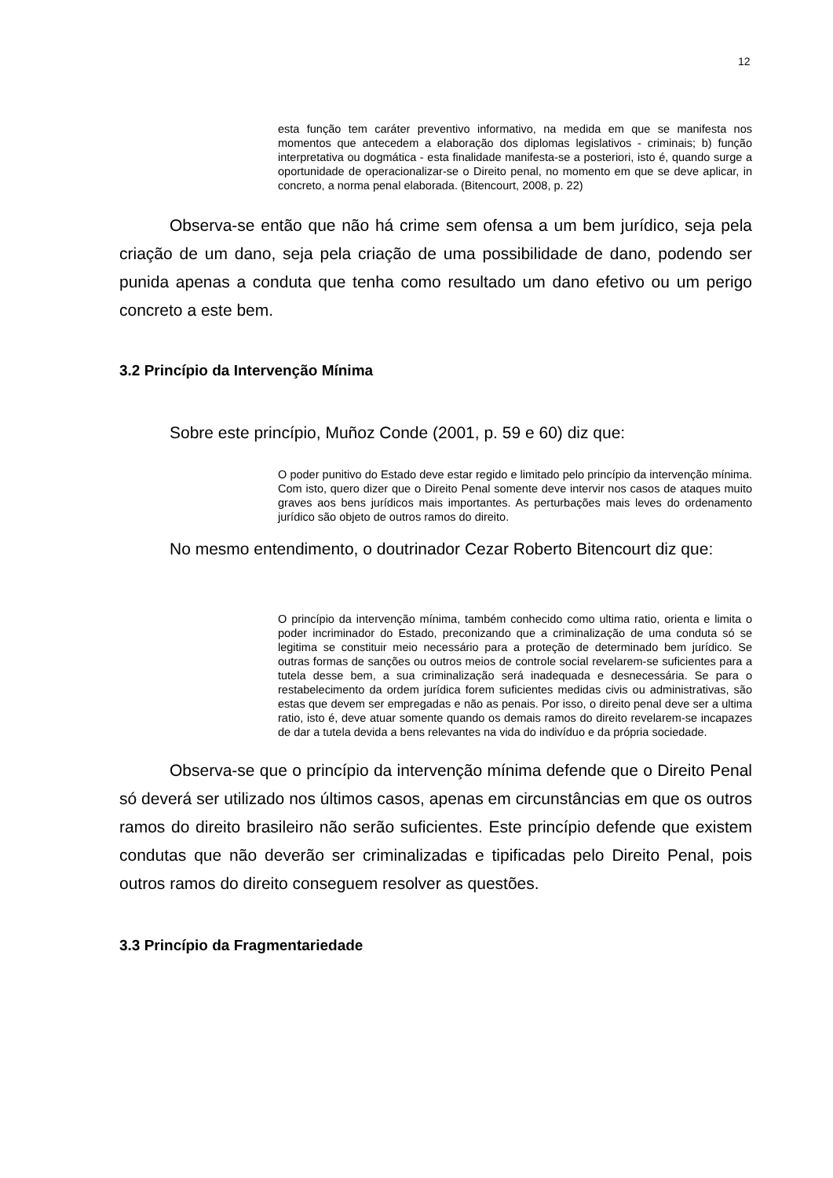12
esta função tem caráter preventivo informativo, na medida em que se manifesta nos momentos que antecedem a elaboração dos diplomas legislativos - criminais; b) função interpretativa ou dogmática - esta finalidade manifesta-se a posteriori, isto é, quando surge a oportunidade de operacionalizar-se o Direito penal, no momento em que se deve aplicar, in concreto, a norma penal elaborada. (Bitencourt, 2008, p. 22)
Observa-se então que não há crime sem ofensa a um bem jurídico, seja pela criação de um dano, seja pela criação de uma possibilidade de dano, podendo ser punida apenas a conduta que tenha como resultado um dano efetivo ou um perigo concreto a este bem.
3.2 Princípio da Intervenção Mínima
Sobre este princípio, Muñoz Conde (2001, p. 59 e 60) diz que:
O poder punitivo do Estado deve estar regido e limitado pelo princípio da intervenção mínima. Com isto, quero dizer que o Direito Penal somente deve intervir nos casos de ataques muito graves aos bens jurídicos mais importantes. As perturbações mais leves do ordenamento jurídico são objeto de outros ramos do direito.
No mesmo entendimento, o doutrinador Cezar Roberto Bitencourt diz que:
O princípio da intervenção mínima, também conhecido como ultima ratio, orienta e limita o poder incriminador do Estado, preconizando que a criminalização de uma conduta só se legitima se constituir meio necessário para a proteção de determinado bem jurídico. Se outras formas de sanções ou outros meios de controle social revelarem-se suficientes para a tutela desse bem, a sua criminalização será inadequada e desnecessária. Se para o restabelecimento da ordem jurídica forem suficientes medidas civis ou administrativas, são estas que devem ser empregadas e não as penais. Por isso, o direito penal deve ser a ultima ratio, isto é, deve atuar somente quando os demais ramos do direito revelarem-se incapazes de dar a tutela devida a bens relevantes na vida do indivíduo e da própria sociedade.
Observa-se que o princípio da intervenção mínima defende que o Direito Penal só deverá ser utilizado nos últimos casos, apenas em circunstâncias em que os outros ramos do direito brasileiro não serão suficientes. Este princípio defende que existem condutas que não deverão ser criminalizadas e tipificadas pelo Direito Penal, pois outros ramos do direito conseguem resolver as questões.
3.3 Princípio da Fragmentariedade